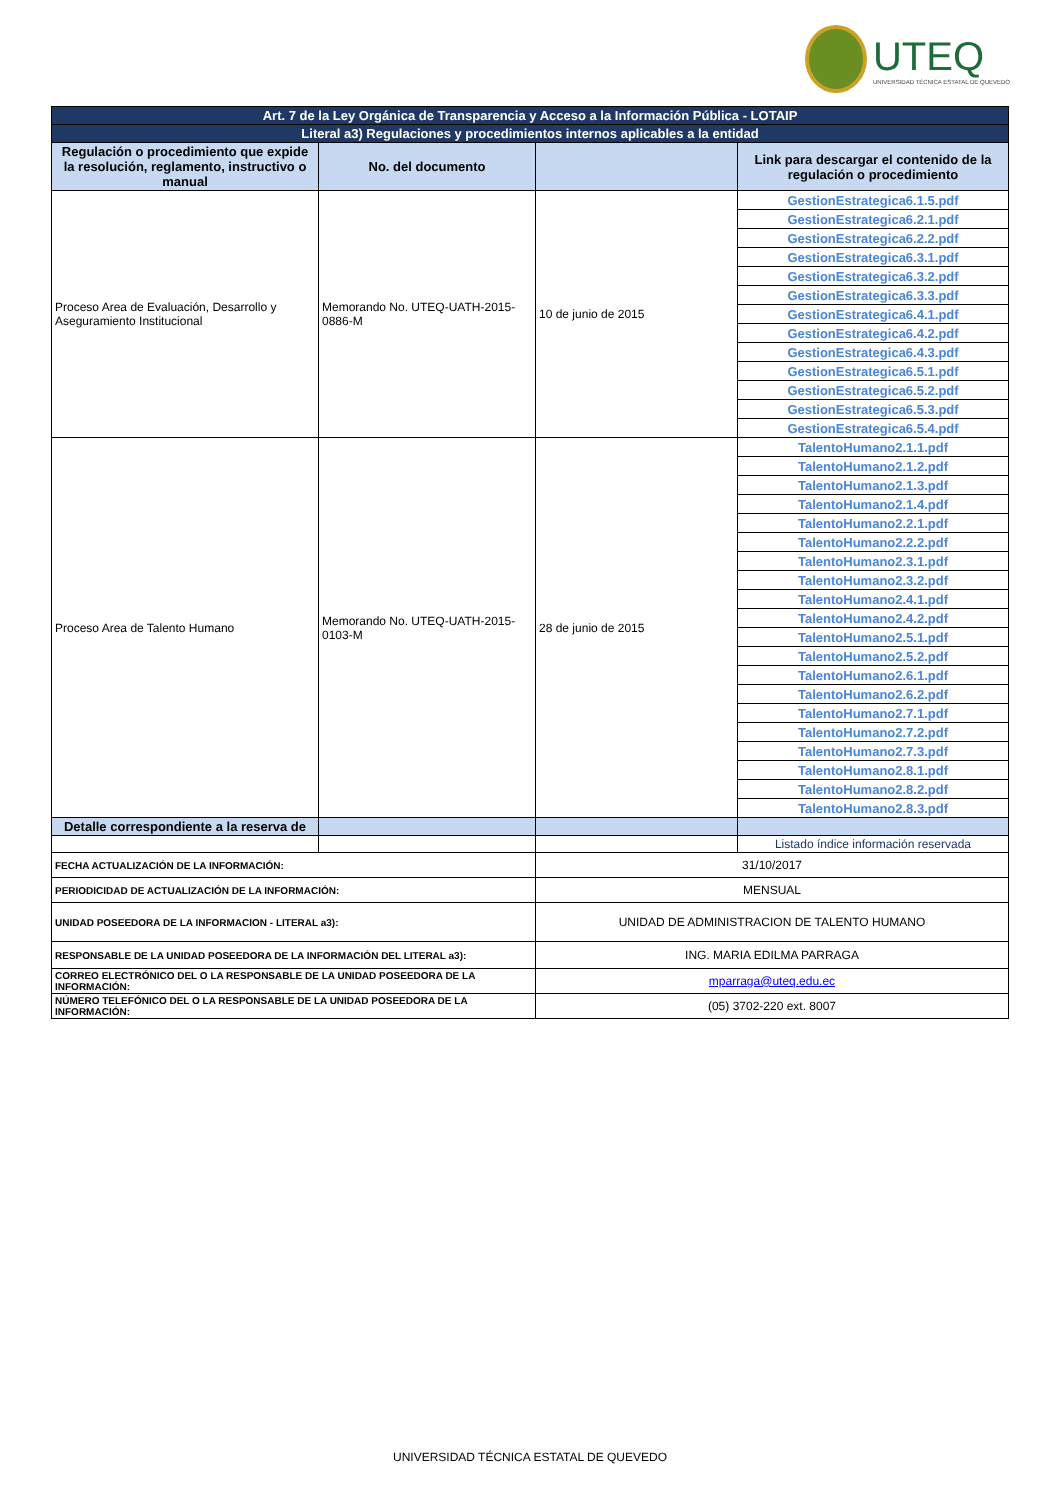UTEQ
UNIVERSIDAD TÉCNICA ESTATAL DE QUEVEDO
| Art. 7 de la Ley Orgánica de Transparencia y Acceso a la Información Pública - LOTAIP | | | |
| Literal a3) Regulaciones y procedimientos internos aplicables a la entidad | | | |
| Regulación o procedimiento que expide la resolución, reglamento, instructivo o manual | No. del documento | | Link para descargar el contenido de la regulación o procedimiento |
| Proceso Area de Evaluación, Desarrollo y Aseguramiento Institucional | Memorando No. UTEQ-UATH-2015-0886-M | 10 de junio de 2015 | GestionEstrategica6.1.5.pdf |
| | | | GestionEstrategica6.2.1.pdf |
| | | | GestionEstrategica6.2.2.pdf |
| | | | GestionEstrategica6.3.1.pdf |
| | | | GestionEstrategica6.3.2.pdf |
| | | | GestionEstrategica6.3.3.pdf |
| | | | GestionEstrategica6.4.1.pdf |
| | | | GestionEstrategica6.4.2.pdf |
| | | | GestionEstrategica6.4.3.pdf |
| | | | GestionEstrategica6.5.1.pdf |
| | | | GestionEstrategica6.5.2.pdf |
| | | | GestionEstrategica6.5.3.pdf |
| | | | GestionEstrategica6.5.4.pdf |
| Proceso Area de Talento Humano | Memorando No. UTEQ-UATH-2015-0103-M | 28 de junio de 2015 | TalentoHumano2.1.1.pdf |
| | | | TalentoHumano2.1.2.pdf |
| | | | TalentoHumano2.1.3.pdf |
| | | | TalentoHumano2.1.4.pdf |
| | | | TalentoHumano2.2.1.pdf |
| | | | TalentoHumano2.2.2.pdf |
| | | | TalentoHumano2.3.1.pdf |
| | | | TalentoHumano2.3.2.pdf |
| | | | TalentoHumano2.4.1.pdf |
| | | | TalentoHumano2.4.2.pdf |
| | | | TalentoHumano2.5.1.pdf |
| | | | TalentoHumano2.5.2.pdf |
| | | | TalentoHumano2.6.1.pdf |
| | | | TalentoHumano2.6.2.pdf |
| | | | TalentoHumano2.7.1.pdf |
| | | | TalentoHumano2.7.2.pdf |
| | | | TalentoHumano2.7.3.pdf |
| | | | TalentoHumano2.8.1.pdf |
| | | | TalentoHumano2.8.2.pdf |
| | | | TalentoHumano2.8.3.pdf |
| Detalle correspondiente a la reserva de | | | |
| | | | Listado índice información reservada |
| FECHA ACTUALIZACIÓN DE LA INFORMACIÓN: | | 31/10/2017 | |
| PERIODICIDAD DE ACTUALIZACIÓN DE LA INFORMACIÓN: | | MENSUAL | |
| UNIDAD POSEEDORA DE LA INFORMACION - LITERAL a3): | | UNIDAD DE ADMINISTRACION DE TALENTO HUMANO | |
| RESPONSABLE DE LA UNIDAD POSEEDORA DE LA INFORMACIÓN DEL LITERAL a3): | | ING. MARIA EDILMA PARRAGA | |
| CORREO ELECTRÓNICO DEL O LA RESPONSABLE DE LA UNIDAD POSEEDORA DE LA INFORMACIÓN: | | mparraga@uteq.edu.ec | |
| NÚMERO TELEFÓNICO DEL O LA RESPONSABLE DE LA UNIDAD POSEEDORA DE LA INFORMACIÓN: | | (05) 3702-220 ext. 8007 | |
UNIVERSIDAD TÉCNICA ESTATAL DE QUEVEDO